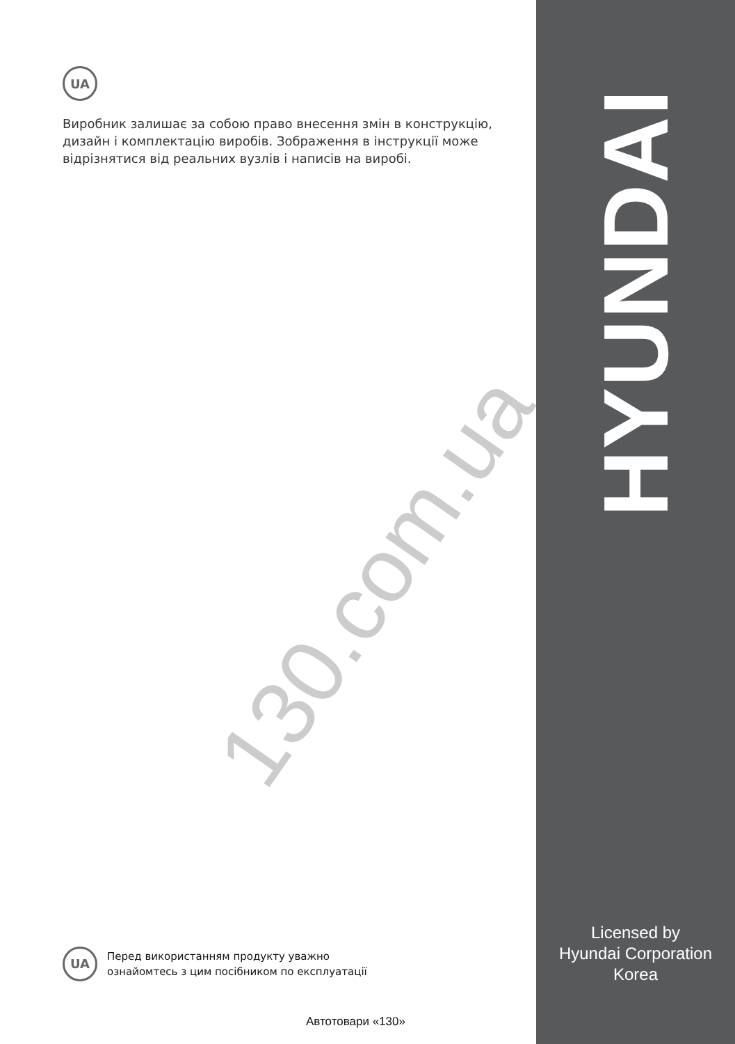UA
Виробник залишає за собою право внесення змін в конструкцію, дизайн і комплектацію виробів. Зображення в інструкції може відрізнятися від реальних вузлів і написів на виробі.
130.com.ua
HYUNDAI
Licensed by
Hyundai Corporation
Korea
UA
Перед використанням продукту уважно
ознайомтесь з цим посібником по експлуатації
Автотовари «130»